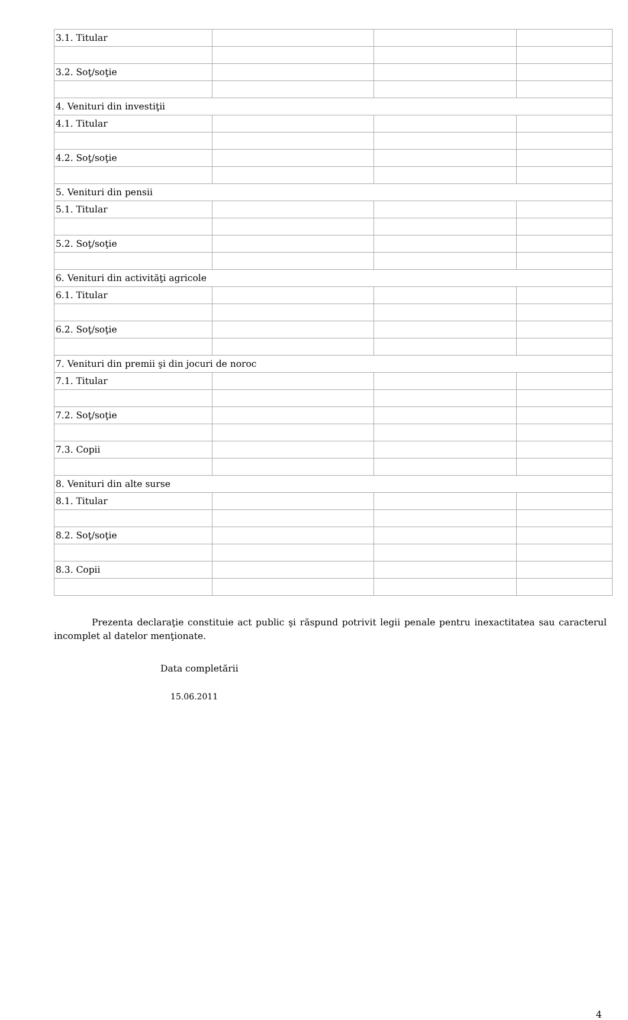| 3.1. Titular | | | |
| 3.2. Soţ/soţie | | | |
| 4. Venituri din investiţii | | | |
| 4.1. Titular | | | |
| 4.2. Soţ/soţie | | | |
| 5. Venituri din pensii | | | |
| 5.1. Titular | | | |
| 5.2. Soţ/soţie | | | |
| 6. Venituri din activităţi agricole | | | |
| 6.1. Titular | | | |
| 6.2. Soţ/soţie | | | |
| 7. Venituri din premii şi din jocuri de noroc | | | |
| 7.1. Titular | | | |
| 7.2. Soţ/soţie | | | |
| 7.3. Copii | | | |
| 8. Venituri din alte surse | | | |
| 8.1. Titular | | | |
| 8.2. Soţ/soţie | | | |
| 8.3. Copii | | | |
Prezenta declaraţie constituie act public şi răspund potrivit legii penale pentru inexactitatea sau caracterul incomplet al datelor menţionate.
Data completării
15.06.2011
4